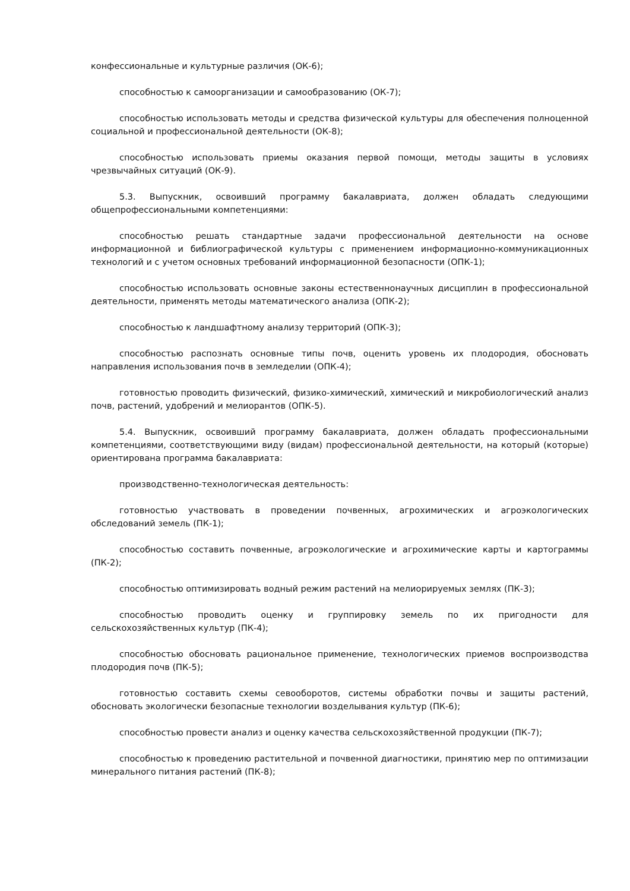конфессиональные и культурные различия (ОК-6);
способностью к самоорганизации и самообразованию (ОК-7);
способностью использовать методы и средства физической культуры для обеспечения полноценной социальной и профессиональной деятельности (ОК-8);
способностью использовать приемы оказания первой помощи, методы защиты в условиях чрезвычайных ситуаций (ОК-9).
5.3. Выпускник, освоивший программу бакалавриата, должен обладать следующими общепрофессиональными компетенциями:
способностью решать стандартные задачи профессиональной деятельности на основе информационной и библиографической культуры с применением информационно-коммуникационных технологий и с учетом основных требований информационной безопасности (ОПК-1);
способностью использовать основные законы естественнонаучных дисциплин в профессиональной деятельности, применять методы математического анализа (ОПК-2);
способностью к ландшафтному анализу территорий (ОПК-3);
способностью распознать основные типы почв, оценить уровень их плодородия, обосновать направления использования почв в земледелии (ОПК-4);
готовностью проводить физический, физико-химический, химический и микробиологический анализ почв, растений, удобрений и мелиорантов (ОПК-5).
5.4. Выпускник, освоивший программу бакалавриата, должен обладать профессиональными компетенциями, соответствующими виду (видам) профессиональной деятельности, на который (которые) ориентирована программа бакалавриата:
производственно-технологическая деятельность:
готовностью участвовать в проведении почвенных, агрохимических и агроэкологических обследований земель (ПК-1);
способностью составить почвенные, агроэкологические и агрохимические карты и картограммы (ПК-2);
способностью оптимизировать водный режим растений на мелиорируемых землях (ПК-3);
способностью проводить оценку и группировку земель по их пригодности для сельскохозяйственных культур (ПК-4);
способностью обосновать рациональное применение, технологических приемов воспроизводства плодородия почв (ПК-5);
готовностью составить схемы севооборотов, системы обработки почвы и защиты растений, обосновать экологически безопасные технологии возделывания культур (ПК-6);
способностью провести анализ и оценку качества сельскохозяйственной продукции (ПК-7);
способностью к проведению растительной и почвенной диагностики, принятию мер по оптимизации минерального питания растений (ПК-8);